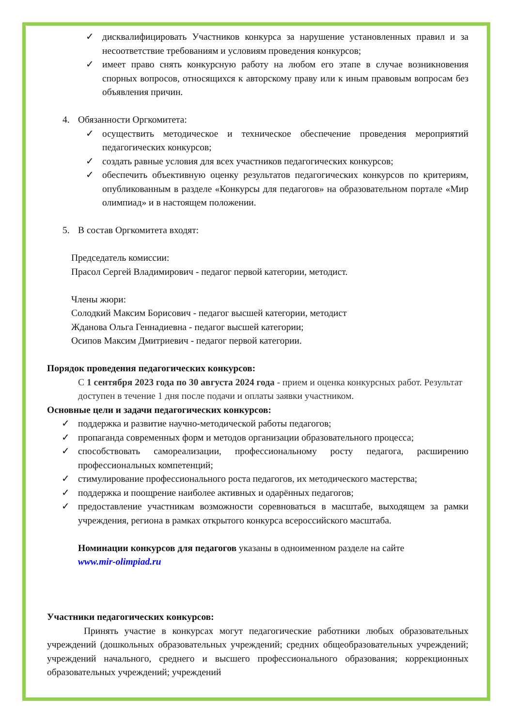✓ дисквалифицировать Участников конкурса за нарушение установленных правил и за несоответствие требованиям и условиям проведения конкурсов;
✓ имеет право снять конкурсную работу на любом его этапе в случае возникновения спорных вопросов, относящихся к авторскому праву или к иным правовым вопросам без объявления причин.
4. Обязанности Оргкомитета:
✓ осуществить методическое и техническое обеспечение проведения мероприятий педагогических конкурсов;
✓ создать равные условия для всех участников педагогических конкурсов;
✓ обеспечить объективную оценку результатов педагогических конкурсов по критериям, опубликованным в разделе «Конкурсы для педагогов» на образовательном портале «Мир олимпиад» и в настоящем положении.
5. В состав Оргкомитета входят:
Председатель комиссии:
Прасол Сергей Владимирович - педагог первой категории, методист.
Члены жюри:
Солодкий Максим Борисович - педагог высшей категории, методист
Жданова Ольга Геннадиевна - педагог высшей категории;
Осипов Максим Дмитриевич - педагог первой категории.
Порядок проведения педагогических конкурсов:
С 1 сентября 2023 года по 30 августа 2024 года - прием и оценка конкурсных работ. Результат доступен в течение 1 дня после подачи и оплаты заявки участником.
Основные цели и задачи педагогических конкурсов:
✓ поддержка и развитие научно-методической работы педагогов;
✓ пропаганда современных форм и методов организации образовательного процесса;
✓ способствовать самореализации, профессиональному росту педагога, расширению профессиональных компетенций;
✓ стимулирование профессионального роста педагогов, их методического мастерства;
✓ поддержка и поощрение наиболее активных и одарённых педагогов;
✓ предоставление участникам возможности соревноваться в масштабе, выходящем за рамки учреждения, региона в рамках открытого конкурса всероссийского масштаба.
Номинации конкурсов для педагогов указаны в одноименном разделе на сайте
www.mir-olimpiad.ru
Участники педагогических конкурсов:
Принять участие в конкурсах могут педагогические работники любых образовательных учреждений (дошкольных образовательных учреждений; средних общеобразовательных учреждений; учреждений начального, среднего и высшего профессионального образования; коррекционных образовательных учреждений; учреждений